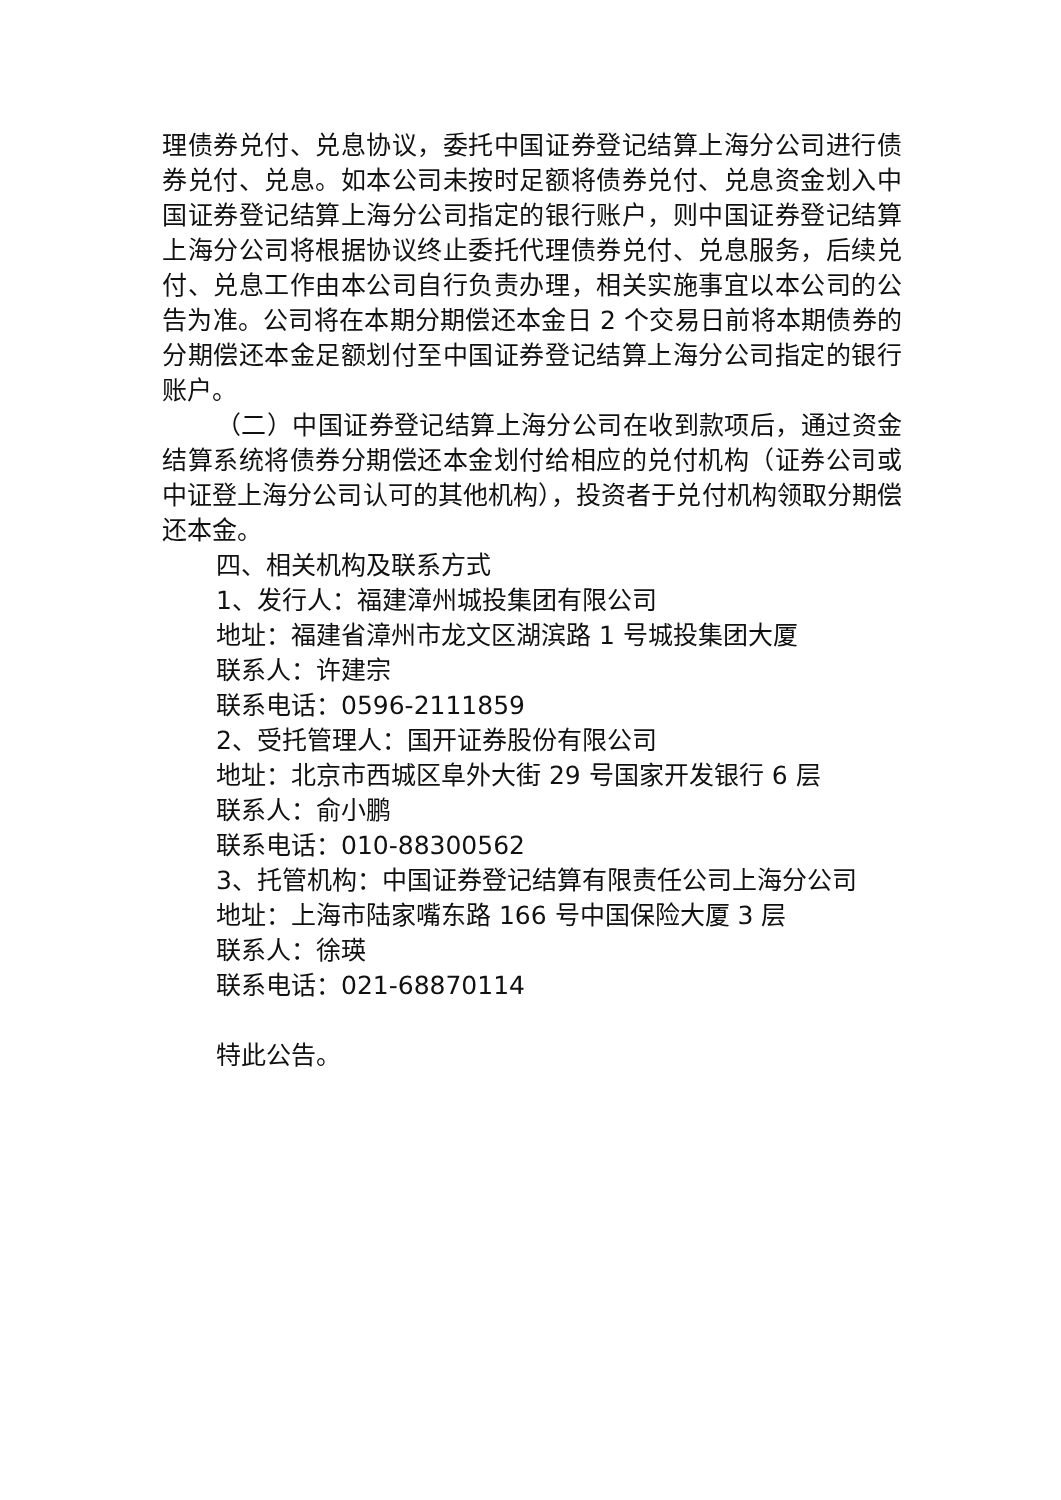理债券兑付、兑息协议，委托中国证券登记结算上海分公司进行债券兑付、兑息。如本公司未按时足额将债券兑付、兑息资金划入中国证券登记结算上海分公司指定的银行账户，则中国证券登记结算上海分公司将根据协议终止委托代理债券兑付、兑息服务，后续兑付、兑息工作由本公司自行负责办理，相关实施事宜以本公司的公告为准。公司将在本期分期偿还本金日 2 个交易日前将本期债券的分期偿还本金足额划付至中国证券登记结算上海分公司指定的银行账户。
（二）中国证券登记结算上海分公司在收到款项后，通过资金结算系统将债券分期偿还本金划付给相应的兑付机构（证券公司或中证登上海分公司认可的其他机构），投资者于兑付机构领取分期偿还本金。
四、相关机构及联系方式
1、发行人：福建漳州城投集团有限公司
地址：福建省漳州市龙文区湖滨路 1 号城投集团大厦
联系人：许建宗
联系电话：0596-2111859
2、受托管理人：国开证券股份有限公司
地址：北京市西城区阜外大街 29 号国家开发银行 6 层
联系人：俞小鹏
联系电话：010-88300562
3、托管机构：中国证券登记结算有限责任公司上海分公司
地址：上海市陆家嘴东路 166 号中国保险大厦 3 层
联系人：徐瑛
联系电话：021-68870114
特此公告。